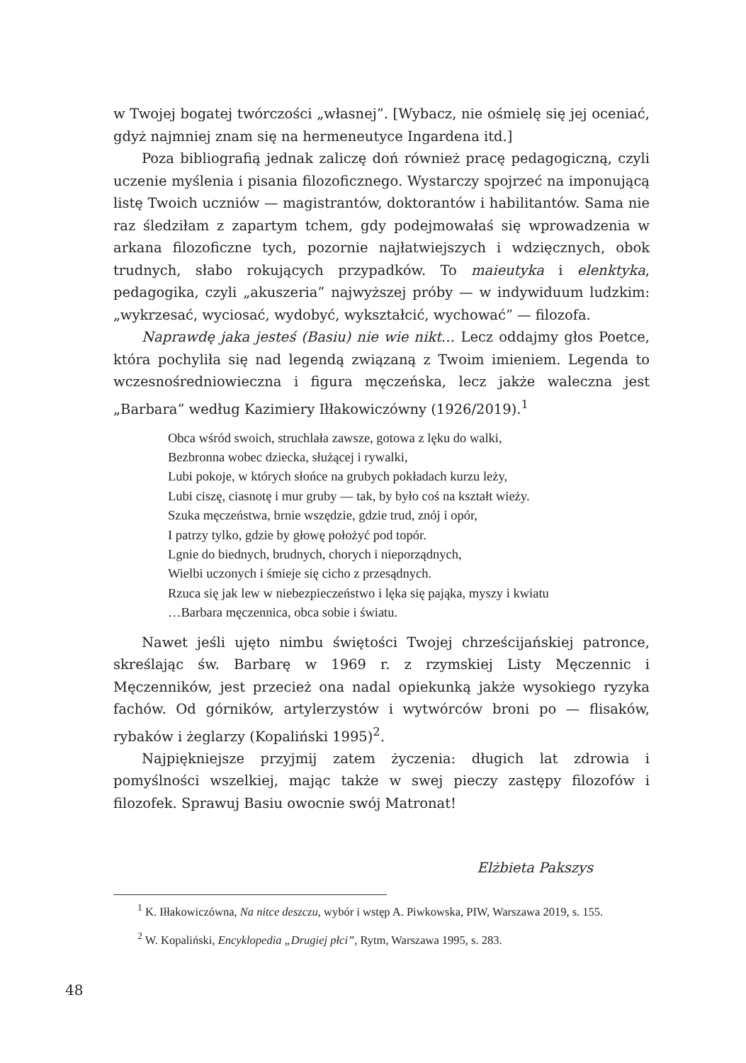w Twojej bogatej twórczości „własnej”. [Wybacz, nie ośmielę się jej oceniać, gdyż najmniej znam się na hermeneutyce Ingardena itd.]
Poza bibliografią jednak zaliczę doń również pracę pedagogiczną, czyli uczenie myślenia i pisania filozoficznego. Wystarczy spojrzeć na imponującą listę Twoich uczniów — magistrantów, doktorantów i habilitantów. Sama nie raz śledziłam z zapartym tchem, gdy podejmowałaś się wprowadzenia w arkana filozoficzne tych, pozornie najłatwiejszych i wdzięcznych, obok trudnych, słabo rokujących przypadków. To maieutyka i elenktyka, pedagogika, czyli „akuszeria” najwyższej próby — w indywiduum ludzkim: „wykrzesać, wyciosać, wydobyć, wykształcić, wychować” — filozofa.
Naprawdę jaka jesteś (Basiu) nie wie nikt… Lecz oddajmy głos Poetce, która pochyliła się nad legendą związaną z Twoim imieniem. Legenda to wczesnośredniowieczna i figura męczeńska, lecz jakże waleczna jest „Barbara” według Kazimiery Iłłakowiczówny (1926/2019).<sup>1</sup>
Obca wśród swoich, struchlała zawsze, gotowa z lęku do walki,
Bezbronna wobec dziecka, służącej i rywalki,
Lubi pokoje, w których słońce na grubych pokładach kurzu leży,
Lubi ciszę, ciasnotę i mur gruby — tak, by było coś na kształt wieży.
Szuka męczeństwa, brnie wszędzie, gdzie trud, znój i opór,
I patrzy tylko, gdzie by głowę położyć pod topór.
Lgnie do biednych, brudnych, chorych i nieporządnych,
Wielbi uczonych i śmieje się cicho z przesądnych.
Rzuca się jak lew w niebezpieczeństwo i lęka się pająka, myszy i kwiatu
…Barbara męczennica, obca sobie i światu.
Nawet jeśli ujęto nimbu świętości Twojej chrześcijańskiej patronce, skreślając św. Barbarę w 1969 r. z rzymskiej Listy Męczennic i Męczenników, jest przecież ona nadal opiekunką jakże wysokiego ryzyka fachów. Od górników, artylerzystów i wytwórców broni po — flisaków, rybaków i żeglarzy (Kopaliński 1995)<sup>2</sup>.
Najpiękniejsze przyjmij zatem życzenia: długich lat zdrowia i pomyślności wszelkiej, mając także w swej pieczy zastępy filozofów i filozofek. Sprawuj Basiu owocnie swój Matronat!
Elżbieta Pakszys
<sup>1</sup> K. Iłłakowiczówna, Na nitce deszczu, wybór i wstęp A. Piwkowska, PIW, Warszawa 2019, s. 155.
<sup>2</sup> W. Kopaliński, Encyklopedia „Drugiej płci”, Rytm, Warszawa 1995, s. 283.
48